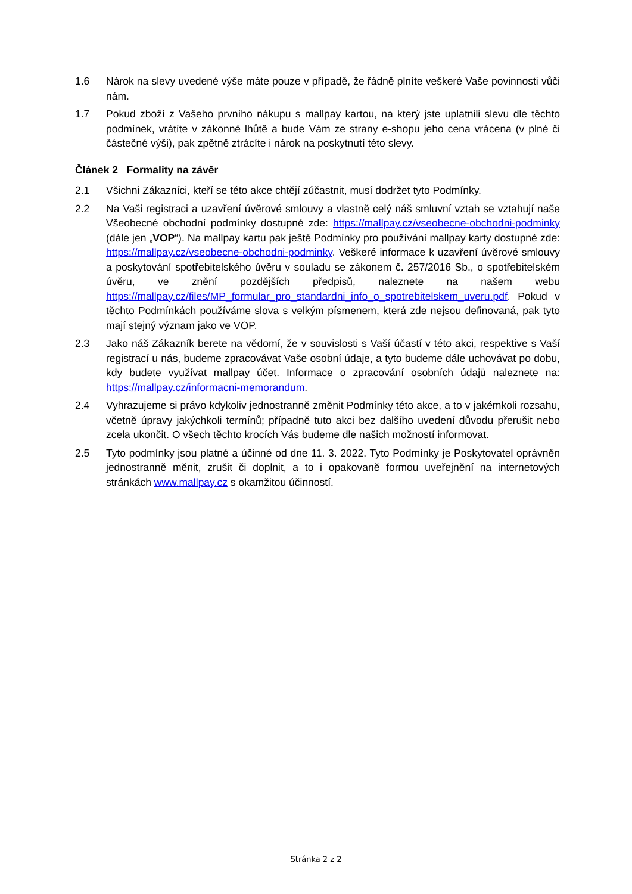1.6 Nárok na slevy uvedené výše máte pouze v případě, že řádně plníte veškeré Vaše povinnosti vůči nám.
1.7 Pokud zboží z Vašeho prvního nákupu s mallpay kartou, na který jste uplatnili slevu dle těchto podmínek, vrátíte v zákonné lhůtě a bude Vám ze strany e-shopu jeho cena vrácena (v plné či částečné výši), pak zpětně ztrácíte i nárok na poskytnutí této slevy.
Článek 2 Formality na závěr
2.1 Všichni Zákazníci, kteří se této akce chtějí zúčastnit, musí dodržet tyto Podmínky.
2.2 Na Vaši registraci a uzavření úvěrové smlouvy a vlastně celý náš smluvní vztah se vztahují naše Všeobecné obchodní podmínky dostupné zde: https://mallpay.cz/vseobecne-obchodni-podminky (dále jen „VOP“). Na mallpay kartu pak ještě Podmínky pro používání mallpay karty dostupné zde: https://mallpay.cz/vseobecne-obchodni-podminky. Veškeré informace k uzavření úvěrové smlouvy a poskytování spotřebitelského úvěru v souladu se zákonem č. 257/2016 Sb., o spotřebitelském úvěru, ve znění pozdějších předpisů, naleznete na našem webu https://mallpay.cz/files/MP_formular_pro_standardni_info_o_spotrebitelskem_uveru.pdf. Pokud v těchto Podmínkách používáme slova s velkým písmenem, která zde nejsou definovaná, pak tyto mají stejný význam jako ve VOP.
2.3 Jako náš Zákazník berete na vědomí, že v souvislosti s Vaší účastí v této akci, respektive s Vaší registrací u nás, budeme zpracovávat Vaše osobní údaje, a tyto budeme dále uchovávat po dobu, kdy budete využívat mallpay účet. Informace o zpracování osobních údajů naleznete na: https://mallpay.cz/informacni-memorandum.
2.4 Vyhrazujeme si právo kdykoliv jednostranně změnit Podmínky této akce, a to v jakémkoli rozsahu, včetně úpravy jakýchkoli termínů; případně tuto akci bez dalšího uvedení důvodu přerušit nebo zcela ukončit. O všech těchto krocích Vás budeme dle našich možností informovat.
2.5 Tyto podmínky jsou platné a účinné od dne 11. 3. 2022. Tyto Podmínky je Poskytovatel oprávněn jednostranně měnit, zrušit či doplnit, a to i opakovaně formou uveřejnění na internetových stránkách www.mallpay.cz s okamžitou účinností.
Stránka 2 z 2